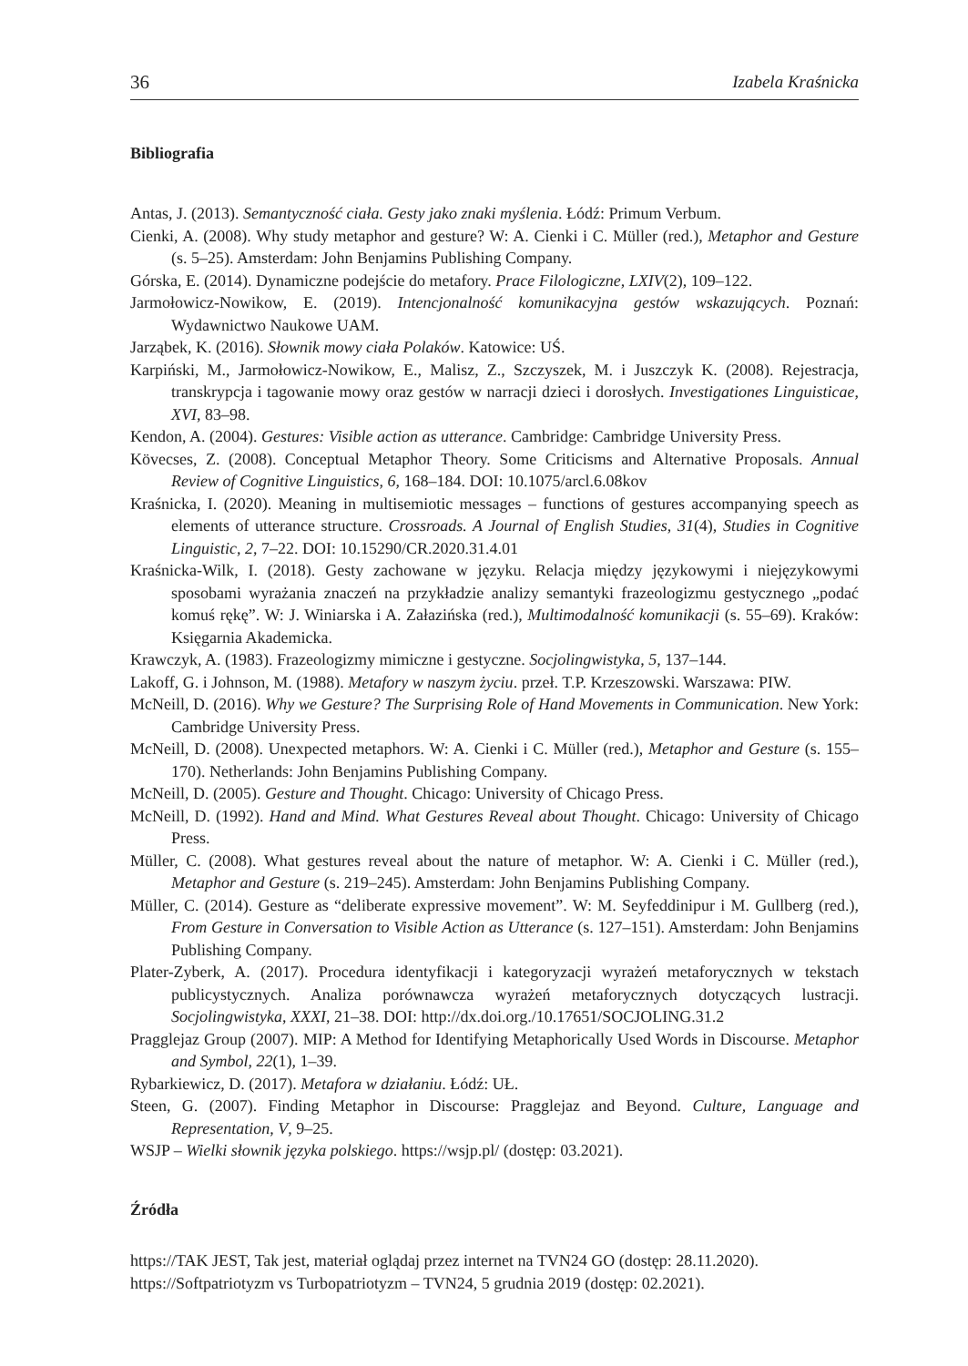36 Izabela Kraśnicka
Bibliografia
Antas, J. (2013). Semantyczność ciała. Gesty jako znaki myślenia. Łódź: Primum Verbum.
Cienki, A. (2008). Why study metaphor and gesture? W: A. Cienki i C. Müller (red.), Metaphor and Gesture (s. 5–25). Amsterdam: John Benjamins Publishing Company.
Górska, E. (2014). Dynamiczne podejście do metafory. Prace Filologiczne, LXIV(2), 109–122.
Jarmołowicz-Nowikow, E. (2019). Intencjonalność komunikacyjna gestów wskazujących. Poznań: Wydawnictwo Naukowe UAM.
Jarząbek, K. (2016). Słownik mowy ciała Polaków. Katowice: UŚ.
Karpiński, M., Jarmołowicz-Nowikow, E., Malisz, Z., Szczyszek, M. i Juszczyk K. (2008). Rejestracja, transkrypcja i tagowanie mowy oraz gestów w narracji dzieci i dorosłych. Investigationes Linguisticae, XVI, 83–98.
Kendon, A. (2004). Gestures: Visible action as utterance. Cambridge: Cambridge University Press.
Kövecses, Z. (2008). Conceptual Metaphor Theory. Some Criticisms and Alternative Proposals. Annual Review of Cognitive Linguistics, 6, 168–184. DOI: 10.1075/arcl.6.08kov
Kraśnicka, I. (2020). Meaning in multisemiotic messages – functions of gestures accompanying speech as elements of utterance structure. Crossroads. A Journal of English Studies, 31(4), Studies in Cognitive Linguistic, 2, 7–22. DOI: 10.15290/CR.2020.31.4.01
Kraśnicka-Wilk, I. (2018). Gesty zachowane w języku. Relacja między językowymi i niejęzykowymi sposobami wyrażania znaczeń na przykładzie analizy semantyki frazeologizmu gestycznego „podać komuś rękę”. W: J. Winiarska i A. Załazińska (red.), Multimodalność komunikacji (s. 55–69). Kraków: Księgarnia Akademicka.
Krawczyk, A. (1983). Frazeologizmy mimiczne i gestyczne. Socjolingwistyka, 5, 137–144.
Lakoff, G. i Johnson, M. (1988). Metafory w naszym życiu. przeł. T.P. Krzeszowski. Warszawa: PIW.
McNeill, D. (2016). Why we Gesture? The Surprising Role of Hand Movements in Communication. New York: Cambridge University Press.
McNeill, D. (2008). Unexpected metaphors. W: A. Cienki i C. Müller (red.), Metaphor and Gesture (s. 155–170). Netherlands: John Benjamins Publishing Company.
McNeill, D. (2005). Gesture and Thought. Chicago: University of Chicago Press.
McNeill, D. (1992). Hand and Mind. What Gestures Reveal about Thought. Chicago: University of Chicago Press.
Müller, C. (2008). What gestures reveal about the nature of metaphor. W: A. Cienki i C. Müller (red.), Metaphor and Gesture (s. 219–245). Amsterdam: John Benjamins Publishing Company.
Müller, C. (2014). Gesture as “deliberate expressive movement”. W: M. Seyfeddinipur i M. Gullberg (red.), From Gesture in Conversation to Visible Action as Utterance (s. 127–151). Amsterdam: John Benjamins Publishing Company.
Plater-Zyberk, A. (2017). Procedura identyfikacji i kategoryzacji wyrażeń metaforycznych w tekstach publicystycznych. Analiza porównawcza wyrażeń metaforycznych dotyczących lustracji. Socjolingwistyka, XXXI, 21–38. DOI: http://dx.doi.org./10.17651/SOCJOLING.31.2
Pragglejaz Group (2007). MIP: A Method for Identifying Metaphorically Used Words in Discourse. Metaphor and Symbol, 22(1), 1–39.
Rybarkiewicz, D. (2017). Metafora w działaniu. Łódź: UŁ.
Steen, G. (2007). Finding Metaphor in Discourse: Pragglejaz and Beyond. Culture, Language and Representation, V, 9–25.
WSJP – Wielki słownik języka polskiego. https://wsjp.pl/ (dostęp: 03.2021).
Źródła
https://TAK JEST, Tak jest, materiał oglądaj przez internet na TVN24 GO (dostęp: 28.11.2020).
https://Softpatriotyzm vs Turbopatriotyzm – TVN24, 5 grudnia 2019 (dostęp: 02.2021).